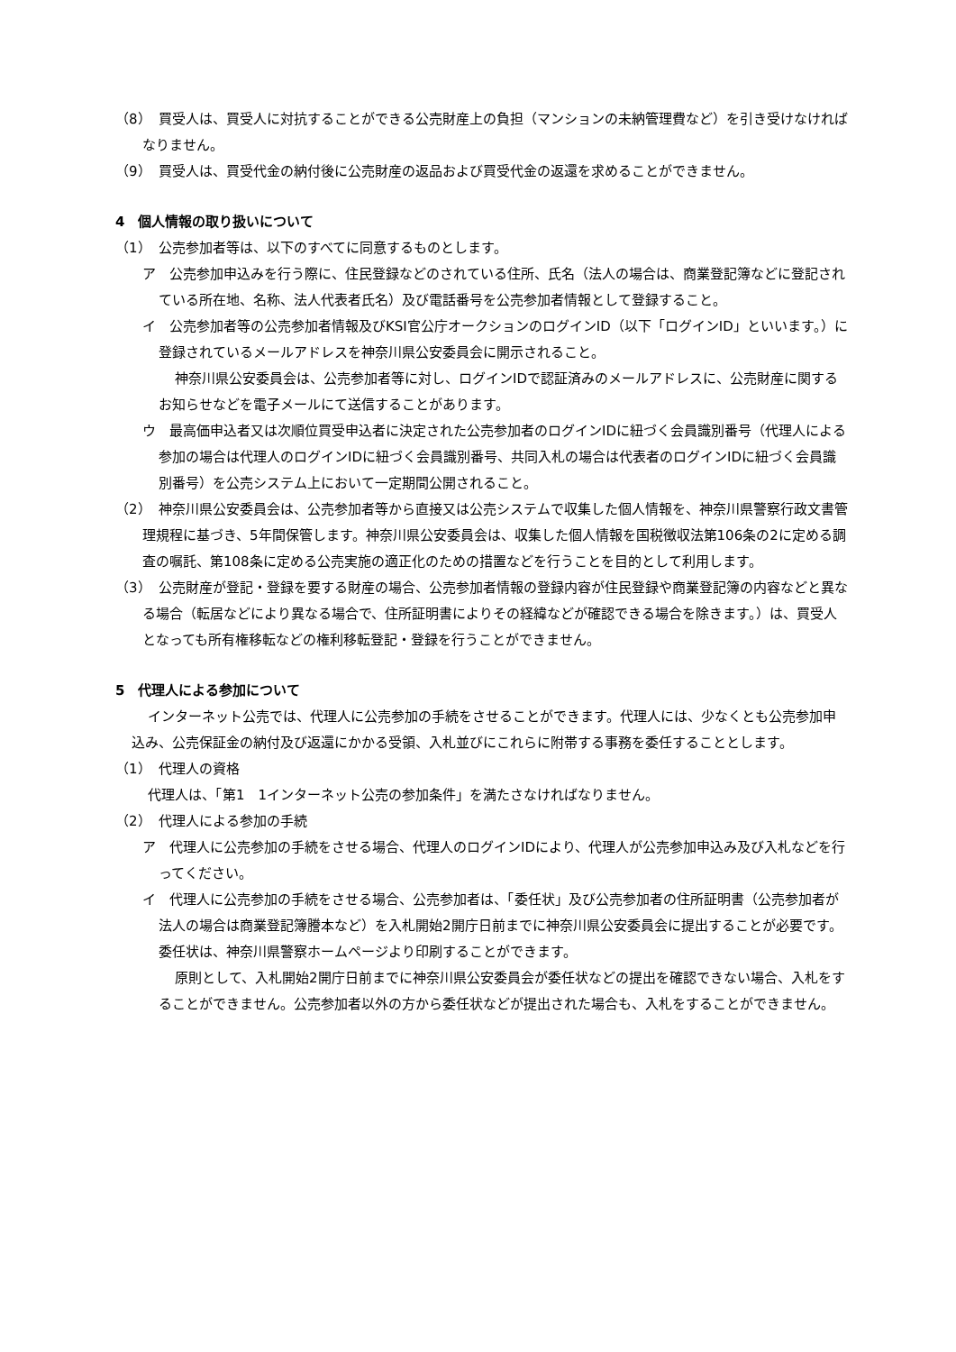（8）　買受人は、買受人に対抗することができる公売財産上の負担（マンションの未納管理費など）を引き受けなければなりません。
（9）　買受人は、買受代金の納付後に公売財産の返品および買受代金の返還を求めることができません。
4　個人情報の取り扱いについて
（1）　公売参加者等は、以下のすべてに同意するものとします。
ア　公売参加申込みを行う際に、住民登録などのされている住所、氏名（法人の場合は、商業登記簿などに登記されている所在地、名称、法人代表者氏名）及び電話番号を公売参加者情報として登録すること。
イ　公売参加者等の公売参加者情報及びKSI官公庁オークションのログインID（以下「ログインID」といいます。）に登録されているメールアドレスを神奈川県公安委員会に開示されること。
神奈川県公安委員会は、公売参加者等に対し、ログインIDで認証済みのメールアドレスに、公売財産に関するお知らせなどを電子メールにて送信することがあります。
ウ　最高価申込者又は次順位買受申込者に決定された公売参加者のログインIDに紐づく会員識別番号（代理人による参加の場合は代理人のログインIDに紐づく会員識別番号、共同入札の場合は代表者のログインIDに紐づく会員識別番号）を公売システム上において一定期間公開されること。
（2）　神奈川県公安委員会は、公売参加者等から直接又は公売システムで収集した個人情報を、神奈川県警察行政文書管理規程に基づき、5年間保管します。神奈川県公安委員会は、収集した個人情報を国税徴収法第106条の2に定める調査の嘱託、第108条に定める公売実施の適正化のための措置などを行うことを目的として利用します。
（3）　公売財産が登記・登録を要する財産の場合、公売参加者情報の登録内容が住民登録や商業登記簿の内容などと異なる場合（転居などにより異なる場合で、住所証明書によりその経緯などが確認できる場合を除きます。）は、買受人となっても所有権移転などの権利移転登記・登録を行うことができません。
5　代理人による参加について
インターネット公売では、代理人に公売参加の手続をさせることができます。代理人には、少なくとも公売参加申込み、公売保証金の納付及び返還にかかる受領、入札並びにこれらに附帯する事務を委任することとします。
（1）　代理人の資格
代理人は、「第1　1インターネット公売の参加条件」を満たさなければなりません。
（2）　代理人による参加の手続
ア　代理人に公売参加の手続をさせる場合、代理人のログインIDにより、代理人が公売参加申込み及び入札などを行ってください。
イ　代理人に公売参加の手続をさせる場合、公売参加者は、「委任状」及び公売参加者の住所証明書（公売参加者が法人の場合は商業登記簿謄本など）を入札開始2開庁日前までに神奈川県公安委員会に提出することが必要です。委任状は、神奈川県警察ホームページより印刷することができます。
原則として、入札開始2開庁日前までに神奈川県公安委員会が委任状などの提出を確認できない場合、入札をすることができません。公売参加者以外の方から委任状などが提出された場合も、入札をすることができません。